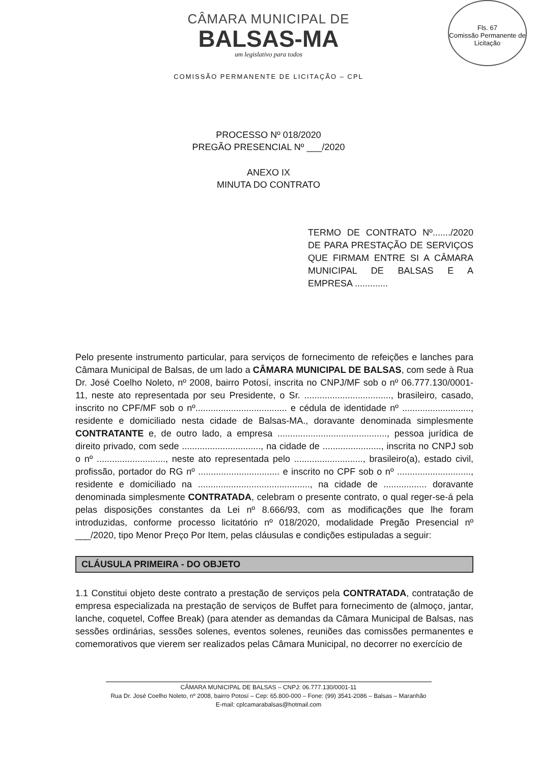Fls. 67
Comissão Permanente de Licitação
CÂMARA MUNICIPAL DE
BALSAS-MA
um legislativo para todos
COMISSÃO PERMANENTE DE LICITAÇÃO – CPL
PROCESSO Nº 018/2020
PREGÃO PRESENCIAL Nº ___/2020
ANEXO IX
MINUTA DO CONTRATO
TERMO DE CONTRATO Nº......./2020 DE PARA PRESTAÇÃO DE SERVIÇOS QUE FIRMAM ENTRE SI A CÂMARA MUNICIPAL DE BALSAS E A EMPRESA .............
Pelo presente instrumento particular, para serviços de fornecimento de refeições e lanches para Câmara Municipal de Balsas, de um lado a CÂMARA MUNICIPAL DE BALSAS, com sede à Rua Dr. José Coelho Noleto, nº 2008, bairro Potosí, inscrita no CNPJ/MF sob o nº 06.777.130/0001-11, neste ato representada por seu Presidente, o Sr. .................................., brasileiro, casado, inscrito no CPF/MF sob o nº.................................... e cédula de identidade nº ..........................., residente e domiciliado nesta cidade de Balsas-MA., doravante denominada simplesmente CONTRATANTE e, de outro lado, a empresa ..........................................., pessoa jurídica de direito privado, com sede ..............................., na cidade de ......................., inscrita no CNPJ sob o nº ..........................., neste ato representada pelo ..........................., brasileiro(a), estado civil, profissão, portador do RG nº ................................ e inscrito no CPF sob o nº ............................., residente e domiciliado na ............................................, na cidade de ................. doravante denominada simplesmente CONTRATADA, celebram o presente contrato, o qual reger-se-á pela pelas disposições constantes da Lei nº 8.666/93, com as modificações que lhe foram introduzidas, conforme processo licitatório nº 018/2020, modalidade Pregão Presencial nº ___/2020, tipo Menor Preço Por Item, pelas cláusulas e condições estipuladas a seguir:
CLÁUSULA PRIMEIRA - DO OBJETO
1.1 Constitui objeto deste contrato a prestação de serviços pela CONTRATADA, contratação de empresa especializada na prestação de serviços de Buffet para fornecimento de (almoço, jantar, lanche, coquetel, Coffee Break) (para atender as demandas da Câmara Municipal de Balsas, nas sessões ordinárias, sessões solenes, eventos solenes, reuniões das comissões permanentes e comemorativos que vierem ser realizados pelas Câmara Municipal, no decorrer no exercício de
CÂMARA MUNICIPAL DE BALSAS – CNPJ: 06.777.130/0001-11
Rua Dr. José Coelho Noleto, nº 2008, bairro Potosí – Cep: 65.800-000 – Fone: (99) 3541-2086 – Balsas – Maranhão
E-mail: cplcamarabalsas@hotmail.com